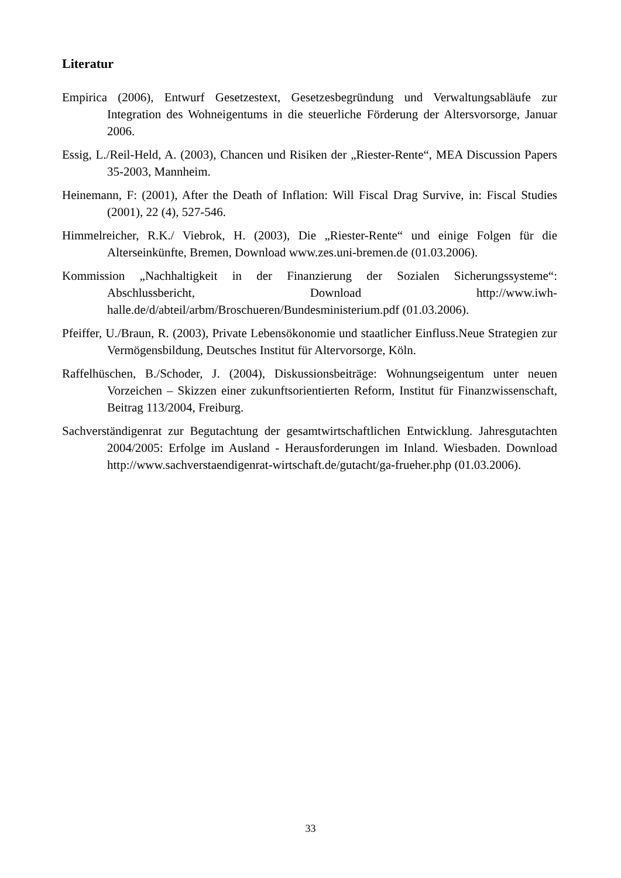Literatur
Empirica (2006), Entwurf Gesetzestext, Gesetzesbegründung und Verwaltungsabläufe zur Integration des Wohneigentums in die steuerliche Förderung der Altersvorsorge, Januar 2006.
Essig, L./Reil-Held, A. (2003), Chancen und Risiken der „Riester-Rente“, MEA Discussion Papers 35-2003, Mannheim.
Heinemann, F: (2001), After the Death of Inflation: Will Fiscal Drag Survive, in: Fiscal Studies (2001), 22 (4), 527-546.
Himmelreicher, R.K./ Viebrok, H. (2003), Die „Riester-Rente“ und einige Folgen für die Alterseinkünfte, Bremen, Download www.zes.uni-bremen.de (01.03.2006).
Kommission „Nachhaltigkeit in der Finanzierung der Sozialen Sicherungssysteme“: Abschlussbericht, Download http://www.iwh-halle.de/d/abteil/arbm/Broschueren/Bundesministerium.pdf (01.03.2006).
Pfeiffer, U./Braun, R. (2003), Private Lebensökonomie und staatlicher Einfluss.Neue Strategien zur Vermögensbildung, Deutsches Institut für Altervorsorge, Köln.
Raffelhüschen, B./Schoder, J. (2004), Diskussionsbeiträge: Wohnungseigentum unter neuen Vorzeichen – Skizzen einer zukunftsorientierten Reform, Institut für Finanzwissenschaft, Beitrag 113/2004, Freiburg.
Sachverständigenrat zur Begutachtung der gesamtwirtschaftlichen Entwicklung. Jahresgutachten 2004/2005: Erfolge im Ausland - Herausforderungen im Inland. Wiesbaden. Download http://www.sachverstaendigenrat-wirtschaft.de/gutacht/ga-frueher.php (01.03.2006).
33